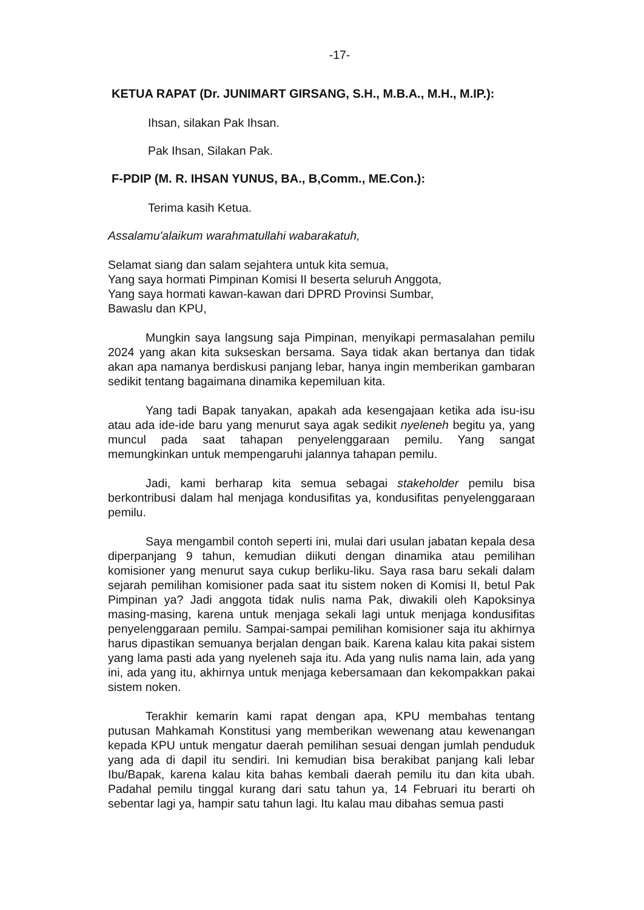-17-
KETUA RAPAT (Dr. JUNIMART GIRSANG, S.H., M.B.A., M.H., M.IP.):
Ihsan, silakan Pak Ihsan.
Pak Ihsan, Silakan Pak.
F-PDIP (M. R. IHSAN YUNUS, BA., B,Comm., ME.Con.):
Terima kasih Ketua.
Assalamu'alaikum warahmatullahi wabarakatuh,
Selamat siang dan salam sejahtera untuk kita semua,
Yang saya hormati Pimpinan Komisi II beserta seluruh Anggota,
Yang saya hormati kawan-kawan dari DPRD Provinsi Sumbar,
Bawaslu dan KPU,
Mungkin saya langsung saja Pimpinan, menyikapi permasalahan pemilu 2024 yang akan kita sukseskan bersama. Saya tidak akan bertanya dan tidak akan apa namanya berdiskusi panjang lebar, hanya ingin memberikan gambaran sedikit tentang bagaimana dinamika kepemiluan kita.
Yang tadi Bapak tanyakan, apakah ada kesengajaan ketika ada isu-isu atau ada ide-ide baru yang menurut saya agak sedikit nyeleneh begitu ya, yang muncul pada saat tahapan penyelenggaraan pemilu. Yang sangat memungkinkan untuk mempengaruhi jalannya tahapan pemilu.
Jadi, kami berharap kita semua sebagai stakeholder pemilu bisa berkontribusi dalam hal menjaga kondusifitas ya, kondusifitas penyelenggaraan pemilu.
Saya mengambil contoh seperti ini, mulai dari usulan jabatan kepala desa diperpanjang 9 tahun, kemudian diikuti dengan dinamika atau pemilihan komisioner yang menurut saya cukup berliku-liku. Saya rasa baru sekali dalam sejarah pemilihan komisioner pada saat itu sistem noken di Komisi II, betul Pak Pimpinan ya? Jadi anggota tidak nulis nama Pak, diwakili oleh Kapoksinya masing-masing, karena untuk menjaga sekali lagi untuk menjaga kondusifitas penyelenggaraan pemilu. Sampai-sampai pemilihan komisioner saja itu akhirnya harus dipastikan semuanya berjalan dengan baik. Karena kalau kita pakai sistem yang lama pasti ada yang nyeleneh saja itu. Ada yang nulis nama lain, ada yang ini, ada yang itu, akhirnya untuk menjaga kebersamaan dan kekompakkan pakai sistem noken.
Terakhir kemarin kami rapat dengan apa, KPU membahas tentang putusan Mahkamah Konstitusi yang memberikan wewenang atau kewenangan kepada KPU untuk mengatur daerah pemilihan sesuai dengan jumlah penduduk yang ada di dapil itu sendiri. Ini kemudian bisa berakibat panjang kali lebar Ibu/Bapak, karena kalau kita bahas kembali daerah pemilu itu dan kita ubah. Padahal pemilu tinggal kurang dari satu tahun ya, 14 Februari itu berarti oh sebentar lagi ya, hampir satu tahun lagi. Itu kalau mau dibahas semua pasti